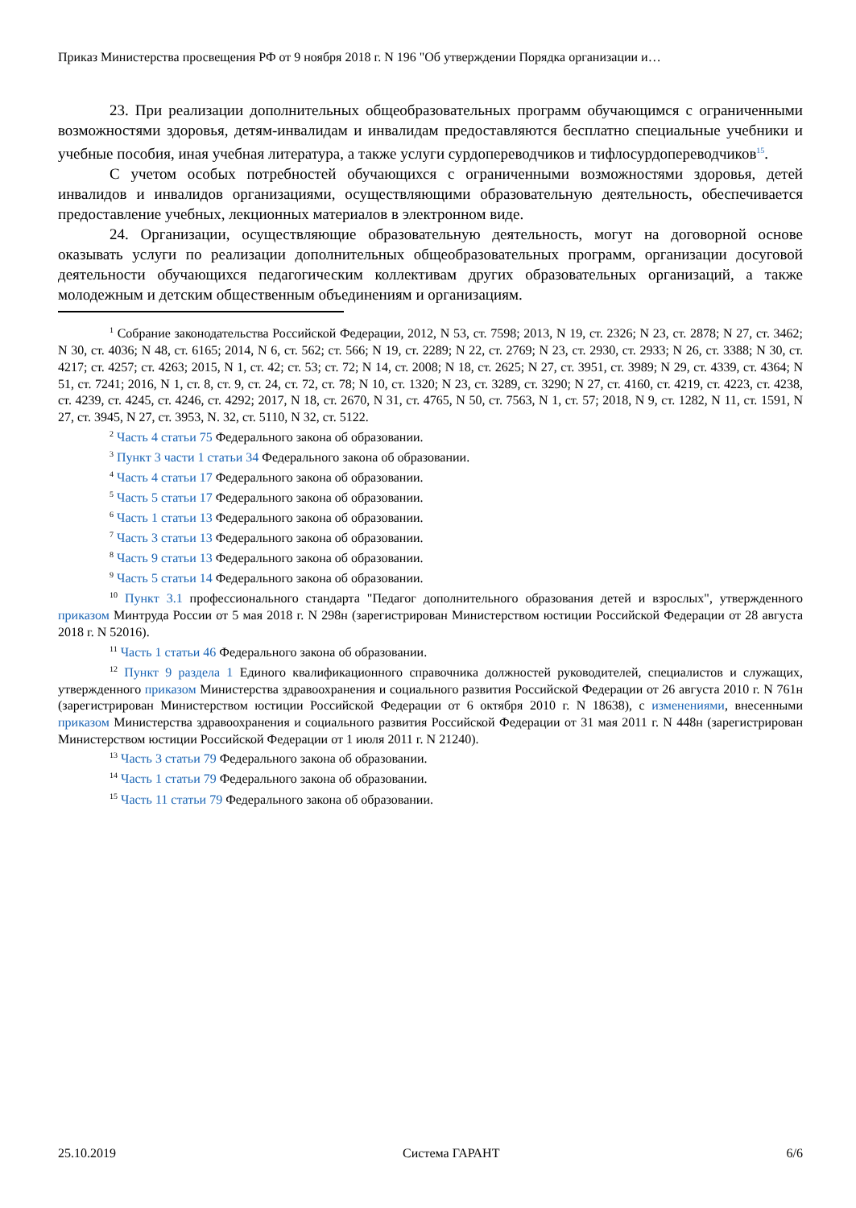Приказ Министерства просвещения РФ от 9 ноября 2018 г. N 196 "Об утверждении Порядка организации и…
23. При реализации дополнительных общеобразовательных программ обучающимся с ограниченными возможностями здоровья, детям-инвалидам и инвалидам предоставляются бесплатно специальные учебники и учебные пособия, иная учебная литература, а также услуги сурдопереводчиков и тифлосурдопереводчиков<sup>15</sup>.
С учетом особых потребностей обучающихся с ограниченными возможностями здоровья, детей инвалидов и инвалидов организациями, осуществляющими образовательную деятельность, обеспечивается предоставление учебных, лекционных материалов в электронном виде.
24. Организации, осуществляющие образовательную деятельность, могут на договорной основе оказывать услуги по реализации дополнительных общеобразовательных программ, организации досуговой деятельности обучающихся педагогическим коллективам других образовательных организаций, а также молодежным и детским общественным объединениям и организациям.
<sup>1</sup> Собрание законодательства Российской Федерации, 2012, N 53, ст. 7598; 2013, N 19, ст. 2326; N 23, ст. 2878; N 27, ст. 3462; N 30, ст. 4036; N 48, ст. 6165; 2014, N 6, ст. 562; ст. 566; N 19, ст. 2289; N 22, ст. 2769; N 23, ст. 2930, ст. 2933; N 26, ст. 3388; N 30, ст. 4217; ст. 4257; ст. 4263; 2015, N 1, ст. 42; ст. 53; ст. 72; N 14, ст. 2008; N 18, ст. 2625; N 27, ст. 3951, ст. 3989; N 29, ст. 4339, ст. 4364; N 51, ст. 7241; 2016, N 1, ст. 8, ст. 9, ст. 24, ст. 72, ст. 78; N 10, ст. 1320; N 23, ст. 3289, ст. 3290; N 27, ст. 4160, ст. 4219, ст. 4223, ст. 4238, ст. 4239, ст. 4245, ст. 4246, ст. 4292; 2017, N 18, ст. 2670, N 31, ст. 4765, N 50, ст. 7563, N 1, ст. 57; 2018, N 9, ст. 1282, N 11, ст. 1591, N 27, ст. 3945, N 27, ст. 3953, N. 32, ст. 5110, N 32, ст. 5122.
<sup>2</sup> Часть 4 статьи 75 Федерального закона об образовании.
<sup>3</sup> Пункт 3 части 1 статьи 34 Федерального закона об образовании.
<sup>4</sup> Часть 4 статьи 17 Федерального закона об образовании.
<sup>5</sup> Часть 5 статьи 17 Федерального закона об образовании.
<sup>6</sup> Часть 1 статьи 13 Федерального закона об образовании.
<sup>7</sup> Часть 3 статьи 13 Федерального закона об образовании.
<sup>8</sup> Часть 9 статьи 13 Федерального закона об образовании.
<sup>9</sup> Часть 5 статьи 14 Федерального закона об образовании.
<sup>10</sup> Пункт 3.1 профессионального стандарта "Педагог дополнительного образования детей и взрослых", утвержденного приказом Минтруда России от 5 мая 2018 г. N 298н (зарегистрирован Министерством юстиции Российской Федерации от 28 августа 2018 г. N 52016).
<sup>11</sup> Часть 1 статьи 46 Федерального закона об образовании.
<sup>12</sup> Пункт 9 раздела 1 Единого квалификационного справочника должностей руководителей, специалистов и служащих, утвержденного приказом Министерства здравоохранения и социального развития Российской Федерации от 26 августа 2010 г. N 761н (зарегистрирован Министерством юстиции Российской Федерации от 6 октября 2010 г. N 18638), с изменениями, внесенными приказом Министерства здравоохранения и социального развития Российской Федерации от 31 мая 2011 г. N 448н (зарегистрирован Министерством юстиции Российской Федерации от 1 июля 2011 г. N 21240).
<sup>13</sup> Часть 3 статьи 79 Федерального закона об образовании.
<sup>14</sup> Часть 1 статьи 79 Федерального закона об образовании.
<sup>15</sup> Часть 11 статьи 79 Федерального закона об образовании.
25.10.2019 Система ГАРАНТ 6/6